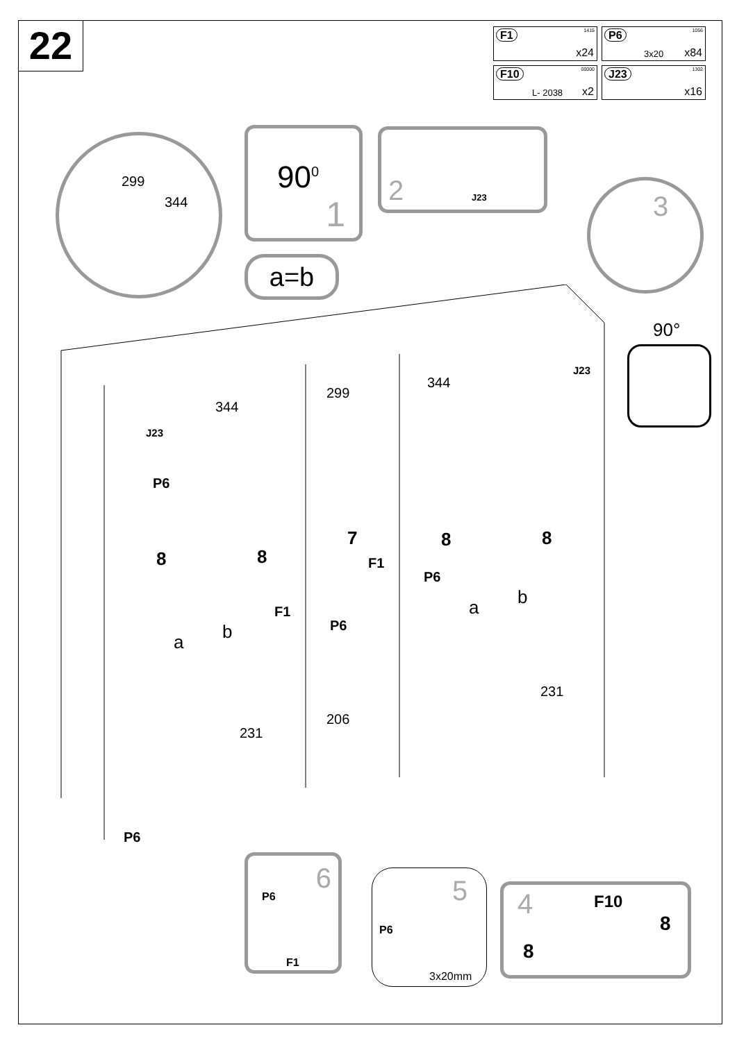22
F1 1415
x24
P6 1056
3x20 x84
F10 00000
L- 2038 x2
J23 1302
x16
299
344
90<sup>0</sup>
1
a=b
2 J23
3
90°
8 8
7 8 8
a b
a b
J23
J23
P6
F1
P6
F1
P6
P6
344
299
344
231
206
231
6
P6
F1
5
P6
3x20mm
4 F10
8
8